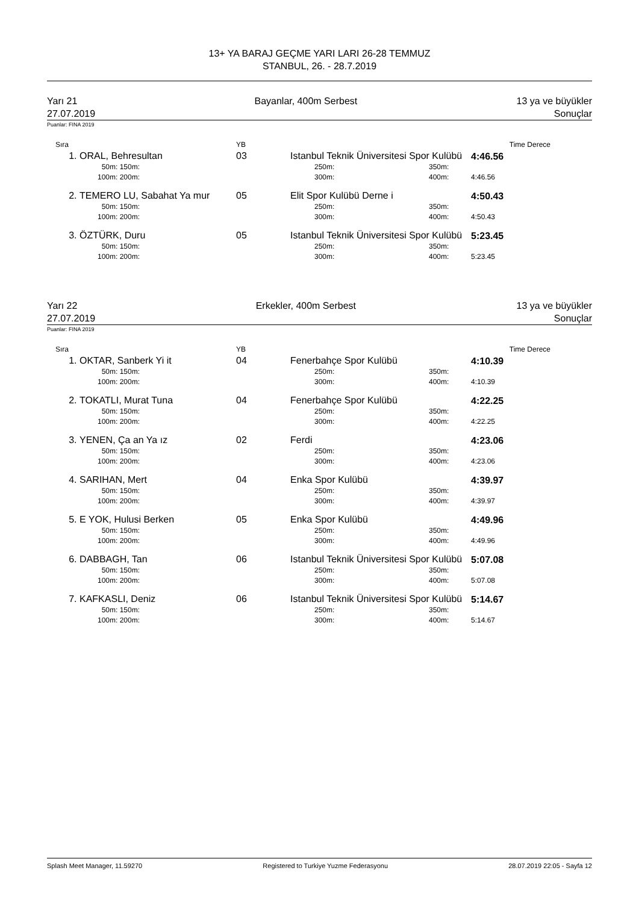13+ YA BARAJ GEÇME YARI LARI 26-28 TEMMUZ
STANBUL, 26. - 28.7.2019
Yarı 21
27.07.2019
Bayanlar, 400m Serbest 13 ya ve büyükler
Sonuçlar
Puanlar: FINA 2019
| Sıra | | YB | | | Time | Derece |
| --- | --- | --- | --- | --- | --- | --- |
| 1. | ORAL, Behresultan | 03 | Istanbul Teknik Üniversitesi Spor Kulübü | | 4:46.56 | |
| | 50m: 150m: | | 250m: | 350m: | | |
| | 100m: 200m: | | 300m: | 400m: | 4:46.56 | |
| 2. | TEMERO LU, Sabahat Ya mur | 05 | Elit Spor Kulübü Derne i | | 4:50.43 | |
| | 50m: 150m: | | 250m: | 350m: | | |
| | 100m: 200m: | | 300m: | 400m: | 4:50.43 | |
| 3. | ÖZTÜRK, Duru | 05 | Istanbul Teknik Üniversitesi Spor Kulübü | | 5:23.45 | |
| | 50m: 150m: | | 250m: | 350m: | | |
| | 100m: 200m: | | 300m: | 400m: | 5:23.45 | |
Yarı 22
27.07.2019
Erkekler, 400m Serbest 13 ya ve büyükler
Sonuçlar
Puanlar: FINA 2019
| Sıra | | YB | | | Time | Derece |
| --- | --- | --- | --- | --- | --- | --- |
| 1. | OKTAR, Sanberk Yi it | 04 | Fenerbahçe Spor Kulübü | | 4:10.39 | |
| | 50m: 150m: | | 250m: | 350m: | | |
| | 100m: 200m: | | 300m: | 400m: | 4:10.39 | |
| 2. | TOKATLI, Murat Tuna | 04 | Fenerbahçe Spor Kulübü | | 4:22.25 | |
| | 50m: 150m: | | 250m: | 350m: | | |
| | 100m: 200m: | | 300m: | 400m: | 4:22.25 | |
| 3. | YENEN, Ça an Ya ız | 02 | Ferdi | | 4:23.06 | |
| | 50m: 150m: | | 250m: | 350m: | | |
| | 100m: 200m: | | 300m: | 400m: | 4:23.06 | |
| 4. | SARIHAN, Mert | 04 | Enka Spor Kulübü | | 4:39.97 | |
| | 50m: 150m: | | 250m: | 350m: | | |
| | 100m: 200m: | | 300m: | 400m: | 4:39.97 | |
| 5. | E YOK, Hulusi Berken | 05 | Enka Spor Kulübü | | 4:49.96 | |
| | 50m: 150m: | | 250m: | 350m: | | |
| | 100m: 200m: | | 300m: | 400m: | 4:49.96 | |
| 6. | DABBAGH, Tan | 06 | Istanbul Teknik Üniversitesi Spor Kulübü | | 5:07.08 | |
| | 50m: 150m: | | 250m: | 350m: | | |
| | 100m: 200m: | | 300m: | 400m: | 5:07.08 | |
| 7. | KAFKASLI, Deniz | 06 | Istanbul Teknik Üniversitesi Spor Kulübü | | 5:14.67 | |
| | 50m: 150m: | | 250m: | 350m: | | |
| | 100m: 200m: | | 300m: | 400m: | 5:14.67 | |
Splash Meet Manager, 11.59270 Registered to Turkiye Yuzme Federasyonu 28.07.2019 22:05 - Sayfa 12